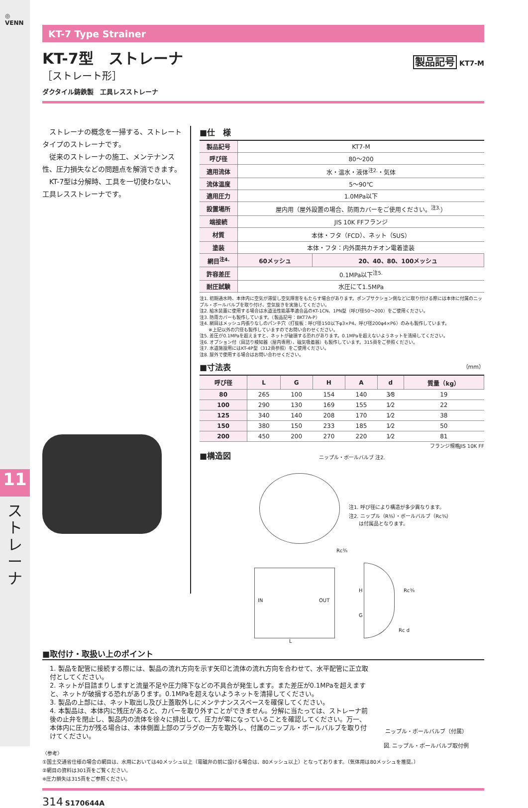◎
VENN
11
ストレーナ
KT-7 Type Strainer
KT-7型　ストレーナ
製品記号 KT7-M
［ストレート形］
ダクタイル鋳鉄製　工具レスストレーナ
　ストレーナの概念を一掃する、ストレートタイプのストレーナです。
　従来のストレーナの施工、メンテナンス性、圧力損失などの問題点を解消できます。
　KT-7型は分解時、工具を一切使わない、工具レスストレーナです。
■仕　様
| 製品記号 | KT7-M | |
| 呼び径 | 80～200 | |
| 適用流体 | 水・温水・液体<sup>注2.</sup>・気体 | |
| 流体温度 | 5～90℃ | |
| 適用圧力 | 1.0MPa以下 | |
| 設置場所 | 屋内用（屋外設置の場合、防雨カバーをご使用ください。<sup>注3.</sup>） | |
| 端接続 | JIS 10K FFフランジ | |
| 材質 | 本体・フタ（FCD）、ネット（SUS） | |
| 塗装 | 本体・フタ：内外面共カチオン電着塗装 | |
| 網目<sup>注4.</sup> | 60メッシュ | 20、40、80、100メッシュ |
| 許容差圧 | 0.1MPa以下<sup>注5.</sup> | |
| 耐圧試験 | 水圧にて1.5MPa | |
注1. 初期通水時、本体内に空気が滞留し空気障害をもたらす場合があります。ポンプサクション側などに取り付ける際には本体に付属のニップル・ボールバルブを取り付け、空気抜きを実施してください。
注2. 給水装置に使用する場合は水道法性能基準適合品のKT-1CN、1PN型（呼び径50～200）をご使用ください。
注3. 防雨カバーも製作しています。（製品記号：BKT7A-P）
注4. 網目はメッシュ内張りなしのパンチ穴（打抜板：呼び径150以下φ3×P4、呼び径200φ4×P6）のみも製作しています。
　　※上記以外の穴径も製作していますのでお問い合わせください。
注5. 差圧が0.1MPaを超えますと、ネットが破損する恐れがあります。0.1MPaを超えないようネットを清掃してください。
注6. オプション付（目詰り検知器（屋内専用）、磁気吸着器）も製作しています。315頁をご参照ください。
注7. 水道施設用にはKT-4P型（312頁参照）をご使用ください。
注8. 屋外で使用する場合はお問い合わせください。
■寸法表 （mm）
| 呼び径 | L | G | H | A | d | 質量（kg） |
| --- | --- | --- | --- | --- | --- | --- |
| 80 | 265 | 100 | 154 | 140 | 3⁄8 | 19 |
| 100 | 290 | 130 | 169 | 155 | 1⁄2 | 22 |
| 125 | 340 | 140 | 208 | 170 | 1⁄2 | 38 |
| 150 | 380 | 150 | 233 | 185 | 1⁄2 | 50 |
| 200 | 450 | 200 | 270 | 220 | 1⁄2 | 81 |
フランジ規格JIS 10K FF
■構造図
ニップル・ボールバルブ 注2.
注1. 呼び径により構造が多少異なります。
注2. ニップル（R⅜）・ボールバルブ（Rc⅜）
　　は付属品となります。
Rc⅜
IN OUT
L
H
G
Rc⅜
Rc d
■取付け・取扱い上のポイント
1. 製品を配管に接続する際には、製品の流れ方向を示す矢印と流体の流れ方向を合わせて、水平配管に正立取付としてください。
2. ネットが目詰まりしますと流量不足や圧力降下などの不具合が発生します。また差圧が0.1MPaを超えますと、ネットが破損する恐れがあります。0.1MPaを超えないようネットを清掃してください。
3. 製品の上部には、ネット取出し及び上蓋取外しにメンテナンススペースを確保してください。
4. 本製品は、本体内に残圧があると、カバーを取り外すことができません。分解に当たっては、ストレーナ前後の止弁を閉止し、製品内の流体を徐々に排出して、圧力が零になっていることを確認してください。万一、本体内に圧力が残る場合は、本体側面上部のプラグの一方を取外し、付属のニップル・ボールバルブを取り付けてください。
ニップル・ボールバルブ（付属）
図. ニップル・ボールバルブ取付例
〈参考〉
①国土交通省仕様の場合の網目は、水用においては40メッシュ以上（電磁弁の前に設ける場合は、80メッシュ以上）となっております。（気体用は80メッシュを推奨。）
②網目の資料は301頁をご覧ください。
※圧力損失は315頁をご参照ください。
314 S170644A